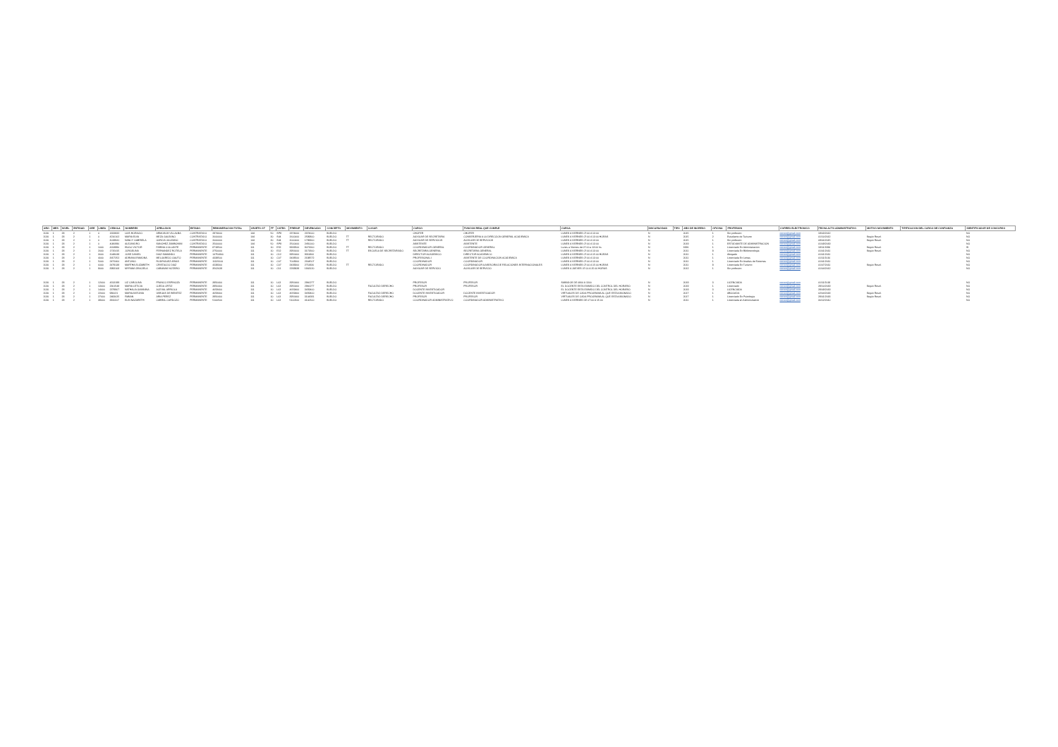| AÑO | MES | NIVEL | ENTIDAD | OEE | LINEA | CEDULA | NOMBRES | APELLIDOS | ESTADO | REMUNERACION TOTAL | OBJETO GT | FF | CATEG | PRESUP | DEVENGADO | CONCEPTO | MOVIMIENTO | LUGAR | CARGO | FUNCION REAL QUE CUMPLE | CARGA | DISCAPACIDAD | TIPO | AÑO DE INGRESO | OFICINA | PROFESION | CORREO ELECTRONICO | FECHA ACTO ADMINISTRATIVO | MOTIVO MOVIMIENTO | TIPIFICACION DEL CARGO DE CONFIANZA | IDENTIFICADOR DE CONCURSO |
| --- | --- | --- | --- | --- | --- | --- | --- | --- | --- | --- | --- | --- | --- | --- | --- | --- | --- | --- | --- | --- | --- | --- | --- | --- | --- | --- | --- | --- | --- | --- | --- |
| 2020 | 1 | 28 | 2 | 1 | 0 | 1323832 | LUIS HORACIO | ARMOSOS VILLALBA | CONTRATADO | 2974600 | 144 | 50 | SP8 | 2374600 | 2374600 | SUELDO | | | CHOFER | CHOFER | LUNES A VIERNES 07:00 A 13:00 | N | | 2015 | 1 | Sin profesion | correo@gmail.com | 19/03/2012 | | | NO |
| 2020 | 1 | 28 | 2 | 1 | 0 | 4216162 | MARIA ELVA | MEZA GALEANO | CONTRATADO | 2600000 | 144 | 30 | S44 | 2600000 | 2599800 | SUELDO | TT | RECTORADO | AUXILIAR DE SECRETARIA | CONSERJERIA A LA DIRECCION GENERAL ACADEMICA | LUNES A VIERNES 07:00 A 13:00 HORAS | N | | 2015 | 2 | Estudiante de Turismo | correo@gmail.com | 01/10/2012 | Según Resol. | | NO |
| 2020 | 1 | 28 | 2 | 1 | 0 | 3019941 | NANCY GABRIELA | GARCIA GALEANO | CONTRATADO | 2000000 | 144 | 30 | S44 | 2000000 | 1799900 | SUELDO | TT | RECTORADO | AUXILIAR DE SERVICIOS | AUXILIAR DE SERVICIOS | LUNES A VIERNES 07:00 A 13:00 | N | | 2015 | 1 | Sin profesion | correo@gmail.com | 09/06/2015 | Según Resol. | | NO |
| 2020 | 1 | 28 | 2 | 1 | 0 | 4086996 | ALEJANDRO | SANCHEZ ZAMBONINI | CONTRATADO | 2500000 | 144 | 50 | SP8 | 2500000 | 2450000 | SUELDO | | | ASISTENTE | ASISTENTE | LUNES A VIERNES 07:00 A 13:00 | N | | 2019 | 1 | ESTUDIANTE DE ADMINISTRACION | correo@gmail.com | 01/09/2019 | | | NO |
| 2020 | 1 | 28 | 2 | 1 | 1000 | 4118990 | HUGO VICTOR | FARINA COLLANTE | PERMANENTE | 8719500 | 111 | 10 | E52 | 9919500 | 8071900 | SUELDO | TT | RECTORADO | COORDINADOR GENERAL | COORDINADOR GENERAL | Lunes a Viernes de 07:00 a 13:00 hs | N | | 1996 | 1 | Licenciado En Administracion | correo@gmail.com | 18/11/1996 | Según Resol. | | SI |
| 2020 | 1 | 28 | 2 | 1 | 2000 | 1715415 | JORGELINA | FERNANDEZ ROTELA | PERMANENTE | 3750000 | 111 | 10 | E12 | 3956600 | 3171800 | SUELDO | TT | ESCUELA DE SECRETARIADO | SECRETARIA GENERAL | SECRETARIA GENERAL | LUNES A VIERNES 07:00 A 13:00 | N | | 2011 | 8 | Licenciada En Bibliotecologia | correo@gmail.com | 01/01/2011 | Según Resol. | | NO |
| 2020 | 1 | 28 | 2 | 1 | 3000 | 2048038 | JOSE DANIEL | DIAZ SAMANDO | PERMANENTE | 14750800 | 111 | 10 | C12 | 9956400 | 9311866 | SUELDO | | | DIRECTOR ACADEMICO | DIRECTOR ACADEMICO | LUNES A VIERNES 07:00 A 15:00 HORAS | N | | 2011 | 1 | Abogado | correo@gmail.com | 01/01/2011 | | | NO |
| 2020 | 1 | 28 | 2 | 1 | 4000 | 3657252 | ADRIANA RAMONA | MELGAREJO GAUTO | PERMANENTE | 4338500 | 111 | 10 | C07 | 3438500 | 2188572 | SUELDO | | | PROFESIONAL I | ASISTENTE DE COORDINACION ACADEMICA | LUNES A VIERNES 07:00 A 13:00 | N | | 2011 | 1 | Licenciada En Letras | correo@gmail.com | 01/11/2016 | | | NO |
| 2020 | 1 | 28 | 2 | 1 | 5000 | 2472460 | ANTONIO | RODRIGUEZ ARIAS | PERMANENTE | 11321100 | 111 | 10 | C07 | 7008300 | 2304507 | SUELDO | | | COORDINADOR | COORDINADOR | LUNES A VIERNES 07:00 A 13:00 | N | | 2011 | 1 | Licenciado En Analisis de Sistemas | correo@gmail.com | 01/01/2011 | | | NO |
| 2020 | 1 | 28 | 2 | 1 | 6000 | 3479138 | MARTHA ELIZABETH | CRISTALDO DIAZ | PERMANENTE | 4238300 | 111 | 10 | C07 | 3438300 | 2711930 | SUELDO | TT | RECTORADO | COORDINADOR | COORDINADOR A ASESORIA DE RELACIONES INTERNACIONALES | LUNES A VIERNES 07:00 A 15:00 HORAS | N | | 2011 | 8 | Licenciada En Turismo | correo@gmail.com | 01/07/2011 | Según Resol. | | NO |
| 2020 | 1 | 28 | 2 | 1 | 9000 | 3993168 | MYRIAM GRACIELA | CABANAS NOTARIO | PERMANENTE | 3562639 | 111 | 10 | C11 | 2293839 | 1903120 | SUELDO | | | AUXILIAR DE SERVICIO | AUXILIAR DE SERVICIO | LUNES A JUEVES 07:00 A 15:00 HORAS | N | | 2012 | 1 | Sin profesion | correo@gmail.com | 01/04/2012 | | | NO |
| 2020 | 1 | 28 | 2 | 1 | 12000 | 4313199 | LIZ CAROLINA | FRANCO ESPINOZA | PERMANENTE | 3956400 | 111 | 10 | L63 | 3956400 | 2966277 | SUELDO | | | PROFESOR | PROFESOR | SABADOS DE 0800 A 1300 | N | | 2019 | 3 | LICENCIADA | correo@gmail.com | 01/11/2018 | | | NO |
| 2020 | 1 | 28 | 2 | 1 | 13000 | 2361548 | MARIA LETICIA | OJEDA ORTIZ | PERMANENTE | 3956400 | 111 | 10 | L63 | 3956400 | 2966277 | SUELDO | | FACULTAD DERECHO | PROFESOR | PROFESOR | EL DOCENTE ESTA EXIMIDO DEL CONTROL DEL HORARIO | N | | 2019 | 1 | Licenciado | correo@gmail.com | 28/10/2019 | Según Resol. | | NO |
| 2020 | 1 | 28 | 2 | 1 | 14000 | 2379967 | NATHALIA GIANNINA | ACEVAL ARRIOLA | PERMANENTE | 4659400 | 111 | 10 | L63 | 4659400 | 3659400 | SUELDO | | | DOCENTE INVESTIGADOR | | EL DOCENTE ESTA EXIMIDO DEL CONTROL DEL HORARIO | N | | 2019 | 3 | LICENCIADA | correo@gmail.com | 28/09/2019 | | | NO |
| 2020 | 1 | 28 | 2 | 1 | 22000 | 986021 | MARIA ANTONIA | VARGAS DE BENITEZ | PERMANENTE | 4659400 | 111 | 10 | L63 | 4659400 | 3659400 | SUELDO | | FACULTAD DERECHO | DOCENTE INVESTIGADOR | DOCENTE INVESTIGADOR | VIRTUALES DE CADA PROGRAMA AL QUE ESTA ASIGNADO | N | | 2017 | 1 | ABOGADA | correo@gmail.com | 02/04/2018 | Según Resol. | | NO |
| 2020 | 1 | 28 | 2 | 1 | 27000 | 2483625 | FABIAN | ARIA PEREZ | PERMANENTE | 3956400 | 111 | 10 | L63 | 3956400 | 3104381 | SUELDO | | FACULTAD DERECHO | PROFESOR | PROFESOR | VIRTUALES DE CADA PROGRAMA AL QUE ESTA ASIGNADO | N | | 2017 | 1 | Licenciado En Psicologia | correo@gmail.com | 29/01/2018 | Según Resol. | | NO |
| 2020 | 1 | 28 | 2 | 1 | 38000 | 3811167 | ELIN NAZARETH | CABRAL CARDOZO | PERMANENTE | 5100500 | 111 | 10 | L63 | 5100500 | 4100500 | SUELDO | | RECTORADO | COORDINADOR ADMINISTRATIVO | COORDINADOR ADMINISTRATIVO | LUNES A VIERNES DE 07:00 A 15:00 | N | | 2011 | 1 | Licenciada en Administracion | correo@gmail.com | 30/12/2010 | | | NO |